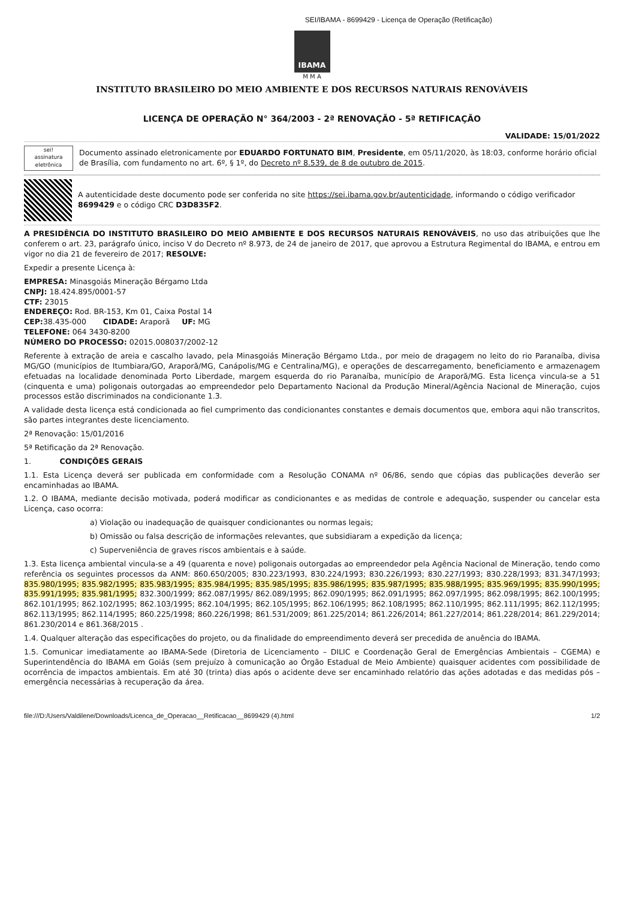SEI/IBAMA - 8699429 - Licença de Operação (Retificação)
IBAMA
M M A
INSTITUTO BRASILEIRO DO MEIO AMBIENTE E DOS RECURSOS NATURAIS RENOVÁVEIS
LICENÇA DE OPERAÇÃO N° 364/2003 - 2ª RENOVAÇÃO - 5ª RETIFICAÇÃO
VALIDADE: 15/01/2022
sei!
assinatura eletrônica
Documento assinado eletronicamente por EDUARDO FORTUNATO BIM, Presidente, em 05/11/2020, às 18:03, conforme horário oficial de Brasília, com fundamento no art. 6º, § 1º, do Decreto nº 8.539, de 8 de outubro de 2015.
A autenticidade deste documento pode ser conferida no site https://sei.ibama.gov.br/autenticidade, informando o código verificador 8699429 e o código CRC D3D835F2.
A PRESIDÊNCIA DO INSTITUTO BRASILEIRO DO MEIO AMBIENTE E DOS RECURSOS NATURAIS RENOVÁVEIS, no uso das atribuições que lhe conferem o art. 23, parágrafo único, inciso V do Decreto nº 8.973, de 24 de janeiro de 2017, que aprovou a Estrutura Regimental do IBAMA, e entrou em vigor no dia 21 de fevereiro de 2017; RESOLVE:
Expedir a presente Licença à:
EMPRESA: Minasgoiás Mineração Bérgamo Ltda
CNPJ: 18.424.895/0001-57
CTF: 23015
ENDEREÇO: Rod. BR-153, Km 01, Caixa Postal 14
CEP: 38.435-000 CIDADE: Araporã UF: MG
TELEFONE: 064 3430-8200
NÚMERO DO PROCESSO: 02015.008037/2002-12
Referente à extração de areia e cascalho lavado, pela Minasgoiás Mineração Bérgamo Ltda., por meio de dragagem no leito do rio Paranaíba, divisa MG/GO (municípios de Itumbiara/GO, Araporã/MG, Canápolis/MG e Centralina/MG), e operações de descarregamento, beneficiamento e armazenagem efetuadas na localidade denominada Porto Liberdade, margem esquerda do rio Paranaíba, município de Araporã/MG. Esta licença vincula-se a 51 (cinquenta e uma) poligonais outorgadas ao empreendedor pelo Departamento Nacional da Produção Mineral/Agência Nacional de Mineração, cujos processos estão discriminados na condicionante 1.3.
A validade desta licença está condicionada ao fiel cumprimento das condicionantes constantes e demais documentos que, embora aqui não transcritos, são partes integrantes deste licenciamento.
2ª Renovação: 15/01/2016
5ª Retificação da 2ª Renovação.
1. CONDIÇÕES GERAIS
1.1. Esta Licença deverá ser publicada em conformidade com a Resolução CONAMA nº 06/86, sendo que cópias das publicações deverão ser encaminhadas ao IBAMA.
1.2. O IBAMA, mediante decisão motivada, poderá modificar as condicionantes e as medidas de controle e adequação, suspender ou cancelar esta Licença, caso ocorra:
a) Violação ou inadequação de quaisquer condicionantes ou normas legais;
b) Omissão ou falsa descrição de informações relevantes, que subsidiaram a expedição da licença;
c) Superveniência de graves riscos ambientais e à saúde.
1.3. Esta licença ambiental vincula-se a 49 (quarenta e nove) poligonais outorgadas ao empreendedor pela Agência Nacional de Mineração, tendo como referência os seguintes processos da ANM: 860.650/2005; 830.223/1993, 830.224/1993; 830.226/1993; 830.227/1993; 830.228/1993; 831.347/1993; 835.980/1995; 835.982/1995; 835.983/1995; 835.984/1995; 835.985/1995; 835.986/1995; 835.987/1995; 835.988/1995; 835.969/1995; 835.990/1995; 835.991/1995; 835.981/1995; 832.300/1999; 862.087/1995/ 862.089/1995; 862.090/1995; 862.091/1995; 862.097/1995; 862.098/1995; 862.100/1995; 862.101/1995; 862.102/1995; 862.103/1995; 862.104/1995; 862.105/1995; 862.106/1995; 862.108/1995; 862.110/1995; 862.111/1995; 862.112/1995; 862.113/1995; 862.114/1995; 860.225/1998; 860.226/1998; 861.531/2009; 861.225/2014; 861.226/2014; 861.227/2014; 861.228/2014; 861.229/2014; 861.230/2014 e 861.368/2015 .
1.4. Qualquer alteração das especificações do projeto, ou da finalidade do empreendimento deverá ser precedida de anuência do IBAMA.
1.5. Comunicar imediatamente ao IBAMA-Sede (Diretoria de Licenciamento – DILIC e Coordenação Geral de Emergências Ambientais – CGEMA) e Superintendência do IBAMA em Goiás (sem prejuízo à comunicação ao Órgão Estadual de Meio Ambiente) quaisquer acidentes com possibilidade de ocorrência de impactos ambientais. Em até 30 (trinta) dias após o acidente deve ser encaminhado relatório das ações adotadas e das medidas pós – emergência necessárias à recuperação da área.
file:///D:/Users/Valdilene/Downloads/Licenca_de_Operacao__Retificacao__8699429 (4).html 1/2